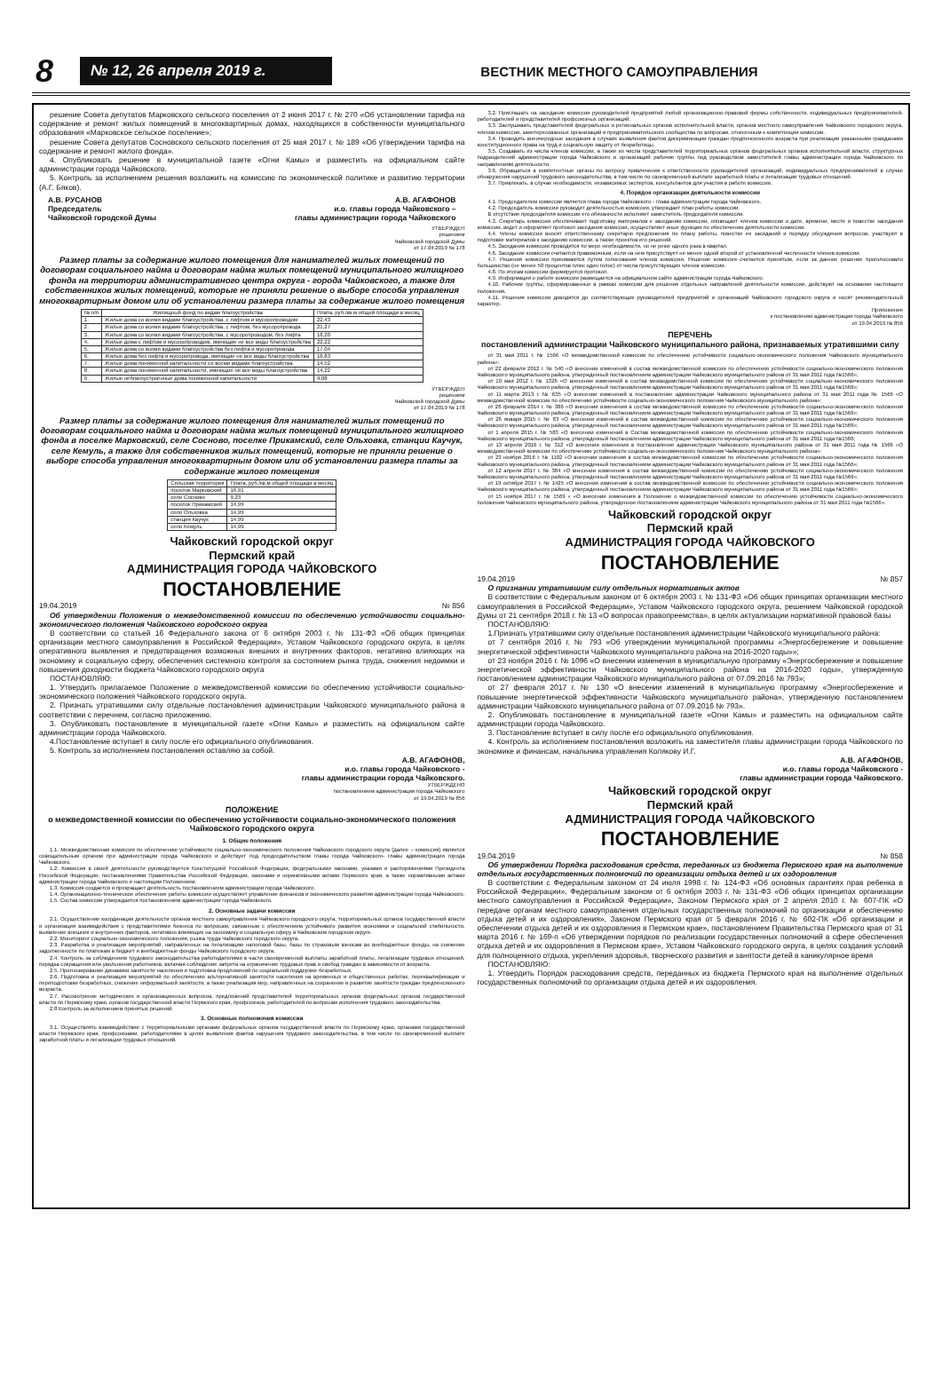8
№ 12, 26 апреля 2019 г.
ВЕСТНИК МЕСТНОГО САМОУПРАВЛЕНИЯ
решение Совета депутатов Марковского сельского поселения от 2 июня 2017 г. № 270 «Об установлении тарифа на содержание и ремонт жилых помещений в многоквартирных домах, находящихся в собственности муниципального образования «Марковское сельское поселение»;
решение Совета депутатов Сосновского сельского поселения от 25 мая 2017 г. № 189 «Об утверждении тарифа на содержание и ремонт жилого фонда».
4. Опубликовать решение в муниципальной газете «Огни Камы» и разместить на официальном сайте администрации города Чайковского.
5. Контроль за исполнением решения возложить на комиссию по экономической политике и развитию территории (А.Г. Бяков).
А.В. РУСАНОВ
Председатель
Чайковской городской Думы
А.В. АГАФОНОВ
и.о. главы города Чайковского –
главы администрации города Чайковского
УТВЕРЖДЕН
решением
Чайковской городской Думы
от 17.04.2019 № 178
Размер платы за содержание жилого помещения для нанимателей жилых помещений по договорам социального найма и договорам найма жилых помещений муниципального жилищного фонда на территории административного центра округа - города Чайковского, а также для собственников жилых помещений, которые не приняли решение о выборе способа управления многоквартирным домом или об установлении размера платы за содержание жилого помещения
| № п/п | Жилищный фонд по видам благоустройства | Плата, руб./кв.м общей площади в месяц |
| --- | --- | --- |
| 1. | Жилые дома со всеми видами благоустройства, с лифтом и мусоропроводом | 22,43 |
| 2. | Жилые дома со всеми видами благоустройства, с лифтом, без мусоропровода | 21,27 |
| 3. | Жилые дома со всеми видами благоустройства, с мусоропроводом, без лифта | 18,20 |
| 4. | Жилые дома с лифтом и мусоропроводом, имеющие не все виды благоустройства | 22,22 |
| 5. | Жилые дома со всеми видами благоустройства без лифта и мусоропровода | 17,04 |
| 6. | Жилые дома без лифта и мусоропровода, имеющие не все виды благоустройства | 16,83 |
| 7. | Жилые дома пониженной капитальности со всеми видами благоустройства | 14,52 |
| 8. | Жилые дома пониженной капитальности, имеющие не все виды благоустройства | 14,22 |
| 9. | Жилые неблагоустроенные дома пониженной капитальности | 9,08 |
УТВЕРЖДЕН
решением
Чайковской городской Думы
от 17.04.2019 № 178
Размер платы за содержание жилого помещения для нанимателей жилых помещений по договорам социального найма и договорам найма жилых помещений муниципального жилищного фонда в поселке Марковский, селе Сосново, поселке Прикамский, селе Ольховка, станции Каучук, селе Кемуль, а также для собственников жилых помещений, которые не приняли решение о выборе способа управления многоквартирным домом или об установлении размера платы за содержание жилого помещения
| Сельская территория | Плата, руб./кв.м общей площади в месяц |
| --- | --- |
| поселок Марковский | 16,91 |
| село Сосново | 9,23 |
| поселок Прикамский | 14,99 |
| село Ольховка | 14,99 |
| станция Каучук | 14,99 |
| село Кемуль | 14,99 |
Чайковский городской округ
Пермский край
АДМИНИСТРАЦИЯ ГОРОДА ЧАЙКОВСКОГО
ПОСТАНОВЛЕНИЕ
19.04.2019 № 856
Об утверждении Положения о межведомственной комиссии по обеспечению устойчивости социально-экономического положения Чайковского городского округа
В соответствии со статьей 16 Федерального закона от 6 октября 2003 г. № 131-ФЗ «Об общих принципах организации местного самоуправления в Российской Федерации», Уставом Чайковского городского округа, в целях оперативного выявления и предотвращения возможных внешних и внутренних факторов, негативно влияющих на экономику и социальную сферу, обеспечения системного контроля за состоянием рынка труда, снижения недоимки и повышения доходности бюджета Чайковского городского округа
ПОСТАНОВЛЯЮ:
1. Утвердить прилагаемое Положение о межведомственной комиссии по обеспечению устойчивости социально-экономического положения Чайковского городского округа.
2. Признать утратившими силу отдельные постановления администрации Чайковского муниципального района в соответствии с перечнем, согласно приложению.
3. Опубликовать постановление в муниципальной газете «Огни Камы» и разместить на официальном сайте администрации города Чайковского.
4.Постановление вступает в силу после его официального опубликования.
5. Контроль за исполнением постановления оставляю за собой.
А.В. АГАФОНОВ,
и.о. главы города Чайковского -
главы администрации города Чайковского.
УТВЕРЖДЕНО
постановлением администрации города Чайковского
от 19.04.2019 № 856
ПОЛОЖЕНИЕ
о межведомственной комиссии по обеспечению устойчивости социально-экономического положения Чайковского городского округа
1. Общие положения
1.1. Межведомственная комиссия по обеспечению устойчивости социально-экономического положения Чайковского городского округа (далее – комиссия) является совещательным органом при администрации города Чайковского и действует под председательством главы города Чайковского- главы администрации города Чайковского.
1.2. Комиссия в своей деятельности руководствуется Конституцией Российской Федерации, федеральными законами, указами и распоряжениями Президента Российской Федерации, постановлениями Правительства Российской Федерации, законами и нормативными актами Пермского края, а также нормативными актами администрации города Чайковского и настоящим Положением.
1.3. Комиссия создается и прекращает деятельность постановлением администрации города Чайковского.
1.4. Организационно-техническое обеспечение работы комиссии осуществляет управление финансов и экономического развития администрации города Чайковского.
1.5. Состав комиссии утверждается постановлением администрации города Чайковского.
2. Основные задачи комиссии
2.1. Осуществление координации деятельности органов местного самоуправления Чайковского городского округа, территориальных органов государственной власти и организация взаимодействия с представителями бизнеса по вопросам, связанным с обеспечением устойчивого развития экономики и социальной стабильности, выявление внешних и внутренних факторов, негативно влияющих на экономику и социальную сферу в Чайковском городском округе.
2.2. Мониторинг социально-экономического положения, рынка труда Чайковского городского округа.
2.3. Разработка и реализация мероприятий, направленных на легализацию налоговой базы, базы по страховым взносам во внебюджетные фонды, на снижение задолженности по платежам в бюджет и внебюджетные фонды Чайковского городского округа.
2.4. Контроль за соблюдением трудового законодательства работодателями в части своевременной выплаты заработной платы, легализации трудовых отношений, порядка сокращения или увольнения работников, включая соблюдение запрета на ограничение трудовых прав и свобод граждан в зависимости от возраста.
2.5. Прогнозирование динамики занятости населения и подготовка предложений по социальной поддержке безработных.
2.6. Подготовка и реализация мероприятий по обеспечению альтернативной занятости населения на временных и общественных работах, переквалификации и переподготовки безработных, снижение неформальной занятости, а также реализация мер, направленных на сохранение и развитие занятости граждан предпенсионного возраста.
2.7. Рассмотрение методических и организационных вопросов, предложений представителей территориальных органов федеральных органов государственной власти по Пермскому краю, органов государственной власти Пермского края, профсоюзов, работодателей по вопросам исполнения трудового законодательства.
2.8 Контроль за исполнением принятых решений.
3. Основные полномочия комиссии
3.1. Осуществлять взаимодействие с территориальными органами федеральных органов государственной власти по Пермскому краю, органами государственной власти Пермского края, профсоюзами, работодателями в целях выявления фактов нарушения трудового законодательства, в том числе по своевременной выплате заработной платы и легализации трудовых отношений.
3.2. Приглашать на заседание комиссии руководителей предприятий любой организационно-правовой формы собственности, индивидуальных предпринимателей-работодателей и представителей профсоюзных организаций.
3.3. Заслушивать представителей федеральных и региональных органов исполнительной власти, органов местного самоуправления Чайковского городского округа, членов комиссии, заинтересованных организаций и предпринимательского сообщества по вопросам, отнесенным к компетенции комиссии.
3.4. Проводить внеочередные заседания в случаях выявления фактов дискриминации граждан предпенсионного возраста при реализации указанными гражданами конституционного права на труд и социальную защиту от безработицы.
3.5. Создавать из числа членов комиссии, а также из числа представителей территориальных органов федеральных органов исполнительной власти, структурных подразделений администрации города Чайковского и организаций рабочие группы под руководством заместителей главы администрации города Чайковского по направлениям деятельности.
3.6. Обращаться в компетентные органы по вопросу привлечения к ответственности руководителей организаций, индивидуальных предпринимателей в случае обнаружения нарушений трудового законодательства, в том числе по своевременной выплате заработной платы и легализации трудовых отношений.
3.7. Привлекать, в случае необходимости, независимых экспертов, консультантов для участия в работе комиссии.
4. Порядок организации деятельности комиссии
4.1. Председателем комиссии является глава города Чайковского - глава администрации города Чайковского.
4.2. Председатель комиссии руководит деятельностью комиссии, утверждает план работы комиссии.
В отсутствие председателя комиссии его обязанности исполняет заместитель председателя комиссии.
4.3. Секретарь комиссии обеспечивает подготовку материалов к заседанию комиссии, оповещает членов комиссии о дате, времени, месте и повестке заседания комиссии, ведет и оформляет протокол заседания комиссии, осуществляет иные функции по обеспечению деятельности комиссии.
4.4. Члены комиссии вносят ответственному секретарю предложения по плану работы, повестке ее заседаний и порядку обсуждения вопросов, участвуют в подготовке материалов к заседанию комиссии, а также проектов его решений.
4.5. Заседания комиссии проводятся по мере необходимости, но не реже одного раза в квартал.
4.6. Заседание комиссии считается правомочным, если на нем присутствует не менее одной второй от установленной численности членов комиссии.
4.7. Решения комиссии принимаются путем голосования членов комиссии. Решение комиссии считается принятым, если за данное решение проголосовало большинство (не менее 50 процентов плюс один голос) от числа присутствующих членов комиссии.
4.8. По итогам комиссии формируется протокол.
4.9. Информация о работе комиссии размещается на официальном сайте администрации города Чайковского.
4.10. Рабочие группы, сформированные в рамках комиссии для решения отдельных направлений деятельности комиссии, действуют на основании настоящего положения.
4.11. Решения комиссии доводятся до соответствующих руководителей предприятий и организаций Чайковского городского округа и носят рекомендательный характер.
Приложение
к постановлению администрации города Чайковского
от 19.04.2019 № 856
ПЕРЕЧЕНЬ
постановлений администрации Чайковского муниципального района, признаваемых утратившими силу
от 31 мая 2011 г. № 1566 «О межведомственной комиссии по обеспечению устойчивости социально-экономического положения Чайковского муниципального района»;
от 22 февраля 2012 г. № 540 «О внесении изменений в состав межведомственной комиссии по обеспечению устойчивости социально-экономического положения Чайковского муниципального района, утвержденный постановлением администрации Чайковского муниципального района от 31 мая 2011 года №1566»;
от 10 мая 2012 г. № 1326 «О внесении изменений в состав межведомственной комиссии по обеспечению устойчивости социально-экономического положения Чайковского муниципального района, утвержденный постановлением администрации Чайковского муниципального района от 31 мая 2011 года №1566»;
от 11 марта 2013 г. № 635 «О внесении изменений в постановление администрации Чайковского муниципального района от 31 мая 2011 года № 1566 «О межведомственной комиссии по обеспечению устойчивости социально-экономического положения Чайковского муниципального района»;
от 26 февраля 2014 г. № 386 «О внесении изменения в состав межведомственной комиссии по обеспечению устойчивости социально-экономического положения Чайковского муниципального района, утвержденный постановлением администрации Чайковского муниципального района от 31 мая 2011 года №1566»;
от 26 января 2015 г. № 83 «О внесении изменений в состав межведомственной комиссии по обеспечению устойчивости социально-экономического положения Чайковского муниципального района, утвержденный постановлением администрации Чайковского муниципального района от 31 мая 2011 года №1566»;
от 1 апреля 2015 г. № 583 «О внесении изменений в Состав межведомственной комиссии по обеспечению устойчивости социально-экономического положения Чайковского муниципального района, утвержденный постановлением администрации Чайковского муниципального района от 31 мая 2011 года №1566;
от 13 апреля 2016 г. № 312 «О внесении изменения в постановление администрации Чайковского муниципального района от 31 мая 2011 года № 1566 «О межведомственной комиссии по обеспечению устойчивости социально-экономического положения Чайковского муниципального района»;
от 23 ноября 2016 г. № 1102 «О внесении изменения в состав межведомственной комиссии по обеспечению устойчивости социально-экономического положения Чайковского муниципального района, утвержденный постановлением администрации Чайковского муниципального района от 31 мая 2011 года №1566»;
от 12 апреля 2017 г. № 384 «О внесении изменения в состав межведомственной комиссии по обеспечению устойчивости социально-экономического положения Чайковского муниципального района, утвержденный постановлением администрации Чайковского муниципального района от 31 мая 2011 года №1566»;
от 19 октября 2017 г. № 1425 «О внесении изменения в состав межведомственной комиссии по обеспечению устойчивости социально-экономического положения Чайковского муниципального района, утвержденный постановлением администрации Чайковского муниципального района от 31 мая 2011 года №1566»;
от 15 ноября 2017 г. № 1569 « «О внесении изменения в Положение о межведомственной комиссии по обеспечению устойчивости социально-экономического положения Чайковского муниципального района, утвержденное постановлением администрации Чайковского муниципального района от 31 мая 2011 года №1566».
Чайковский городской округ
Пермский край
АДМИНИСТРАЦИЯ ГОРОДА ЧАЙКОВСКОГО
ПОСТАНОВЛЕНИЕ
19.04.2019 № 857
О признании утратившим силу отдельных нормативных актов
В соответствии с Федеральным законом от 6 октября 2003 г. № 131-ФЗ «Об общих принципах организации местного самоуправления в Российской Федерации», Уставом Чайковского городского округа, решением Чайковской городской Думы от 21 сентября 2018 г. № 13 «О вопросах правопреемства», в целях актуализации нормативной правовой базы
ПОСТАНОВЛЯЮ:
1.Признать утратившими силу отдельные постановления администрации Чайковского муниципального района:
от 7 сентября 2016 г. № 793 «Об утверждении муниципальной программы «Энергосбережение и повышение энергетической эффективности Чайковского муниципального района на 2016-2020 годы»»;
от 23 ноября 2016 г. № 1096 «О внесении изменения в муниципальную программу «Энергосбережение и повышение энергетической эффективности Чайковского муниципального района на 2016-2020 годы», утвержденную постановлением администрации Чайковского муниципального района от 07.09.2016 № 793»;
от 27 февраля 2017 г. № 130 «О внесении изменений в муниципальную программу «Энергосбережение и повышение энергетической эффективности Чайковского муниципального района», утвержденную постановлением администрации Чайковского муниципального района от 07.09.2016 № 793».
2. Опубликовать постановление в муниципальной газете «Огни Камы» и разместить на официальном сайте администрации города Чайковского.
3. Постановление вступает в силу после его официального опубликования.
4. Контроль за исполнением постановления возложить на заместителя главы администрации города Чайковского по экономике и финансам, начальника управления Колякову И.Г.
А.В. АГАФОНОВ,
и.о. главы города Чайковского -
главы администрации города Чайковского.
Чайковский городской округ
Пермский край
АДМИНИСТРАЦИЯ ГОРОДА ЧАЙКОВСКОГО
ПОСТАНОВЛЕНИЕ
19.04.2019 № 858
Об утверждении Порядка расходования средств, переданных из бюджета Пермского края на выполнение отдельных государственных полномочий по организации отдыха детей и их оздоровления
В соответствии с Федеральным законом от 24 июля 1998 г. № 124-ФЗ «Об основных гарантиях прав ребенка в Российской Федерации», Федеральным законом от 6 октября 2003 г. № 131-ФЗ «Об общих принципах организации местного самоуправления в Российской Федерации», Законом Пермского края от 2 апреля 2010 г. № 607-ПК «О передаче органам местного самоуправления отдельных государственных полномочий по организации и обеспечению отдыха детей и их оздоровления», Законом Пермского края от 5 февраля 2016 г. № 602-ПК «Об организации и обеспечении отдыха детей и их оздоровления в Пермском крае», постановлением Правительства Пермского края от 31 марта 2016 г. № 169-п «Об утверждении порядков по реализации государственных полномочий в сфере обеспечения отдыха детей и их оздоровления в Пермском крае», Уставом Чайковского городского округа, в целях создания условий для полноценного отдыха, укрепления здоровья, творческого развития и занятости детей в каникулярное время
ПОСТАНОВЛЯЮ:
1. Утвердить Порядок расходования средств, переданных из бюджета Пермского края на выполнение отдельных государственных полномочий по организации отдыха детей и их оздоровления.